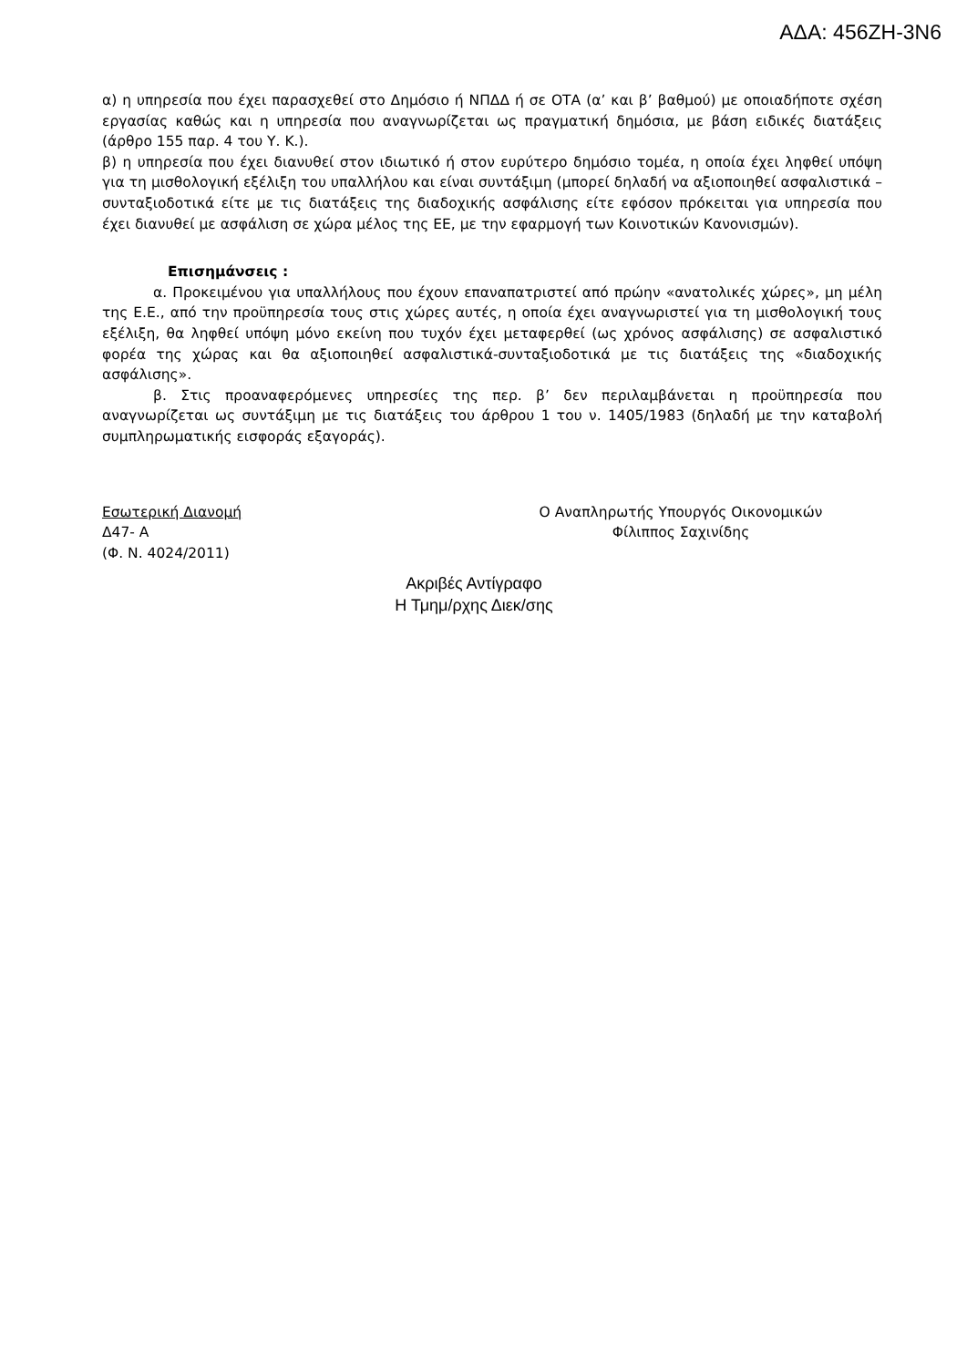ΑΔΑ: 456ΖΗ-3Ν6
α) η υπηρεσία που έχει παρασχεθεί στο Δημόσιο ή ΝΠΔΔ ή σε ΟΤΑ (α’ και β’ βαθμού) με οποιαδήποτε σχέση εργασίας καθώς και η υπηρεσία που αναγνωρίζεται ως πραγματική δημόσια, με βάση ειδικές διατάξεις (άρθρο 155 παρ. 4 του Υ. Κ.).
β) η υπηρεσία που έχει διανυθεί στον ιδιωτικό ή στον ευρύτερο δημόσιο τομέα, η οποία έχει ληφθεί υπόψη για τη μισθολογική εξέλιξη του υπαλλήλου και είναι συντάξιμη (μπορεί δηλαδή να αξιοποιηθεί ασφαλιστικά – συνταξιοδοτικά είτε με τις διατάξεις της διαδοχικής ασφάλισης είτε εφόσον πρόκειται για υπηρεσία που έχει διανυθεί με ασφάλιση σε χώρα μέλος της ΕΕ, με την εφαρμογή των Κοινοτικών Κανονισμών).
Επισημάνσεις :
α. Προκειμένου για υπαλλήλους που έχουν επαναπατριστεί από πρώην «ανατολικές χώρες», μη μέλη της Ε.Ε., από την προϋπηρεσία τους στις χώρες αυτές, η οποία έχει αναγνωριστεί για τη μισθολογική τους εξέλιξη, θα ληφθεί υπόψη μόνο εκείνη που τυχόν έχει μεταφερθεί (ως χρόνος ασφάλισης) σε ασφαλιστικό φορέα της χώρας και θα αξιοποιηθεί ασφαλιστικά-συνταξιοδοτικά με τις διατάξεις της «διαδοχικής ασφάλισης».
β. Στις προαναφερόμενες υπηρεσίες της περ. β’ δεν περιλαμβάνεται η προϋπηρεσία που αναγνωρίζεται ως συντάξιμη με τις διατάξεις του άρθρου 1 του ν. 1405/1983 (δηλαδή με την καταβολή συμπληρωματικής εισφοράς εξαγοράς).
Εσωτερική Διανομή
Δ47- Α
(Φ. Ν. 4024/2011)
Ο Αναπληρωτής Υπουργός Οικονομικών
Φίλιππος Σαχινίδης
Ακριβές Αντίγραφο
Η Τμημ/ρχης Διεκ/σης